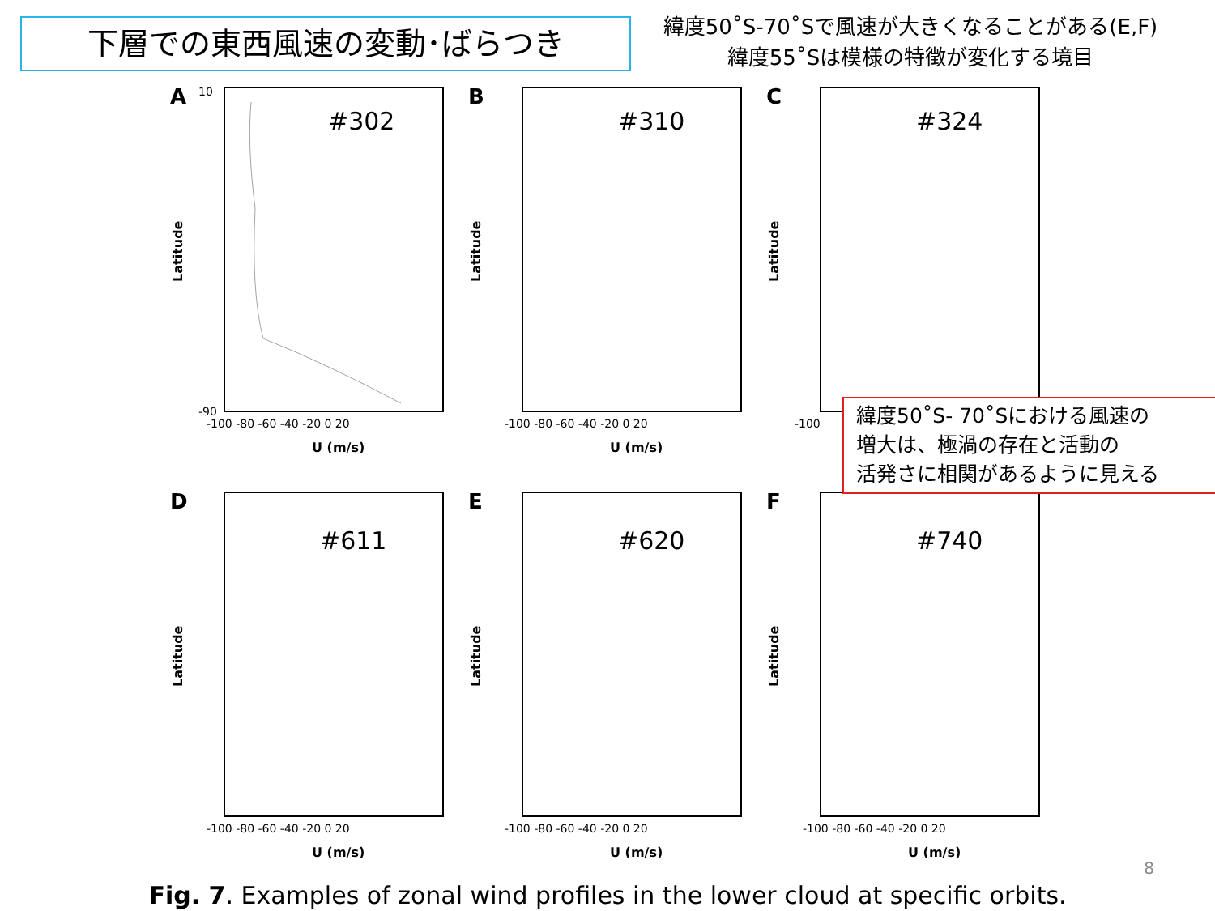下層での東西風速の変動･ばらつき
緯度50˚S-70˚Sで風速が大きくなることがある(E,F)
緯度55˚Sは模様の特徴が変化する境目
A
#302
Latitude
10
-90
-100 -80 -60 -40 -20 0 20
U (m/s)
B
#310
Latitude
-100 -80 -60 -40 -20 0 20
U (m/s)
C
#324
Latitude
-100
D
#611
Latitude
-100 -80 -60 -40 -20 0 20
U (m/s)
E
#620
Latitude
-100 -80 -60 -40 -20 0 20
U (m/s)
F
#740
Latitude
-100 -80 -60 -40 -20 0 20
U (m/s)
緯度50˚S- 70˚Sにおける風速の
増大は、極渦の存在と活動の
活発さに相関があるように見える
Fig. 7. Examples of zonal wind profiles in the lower cloud at specific orbits.
8